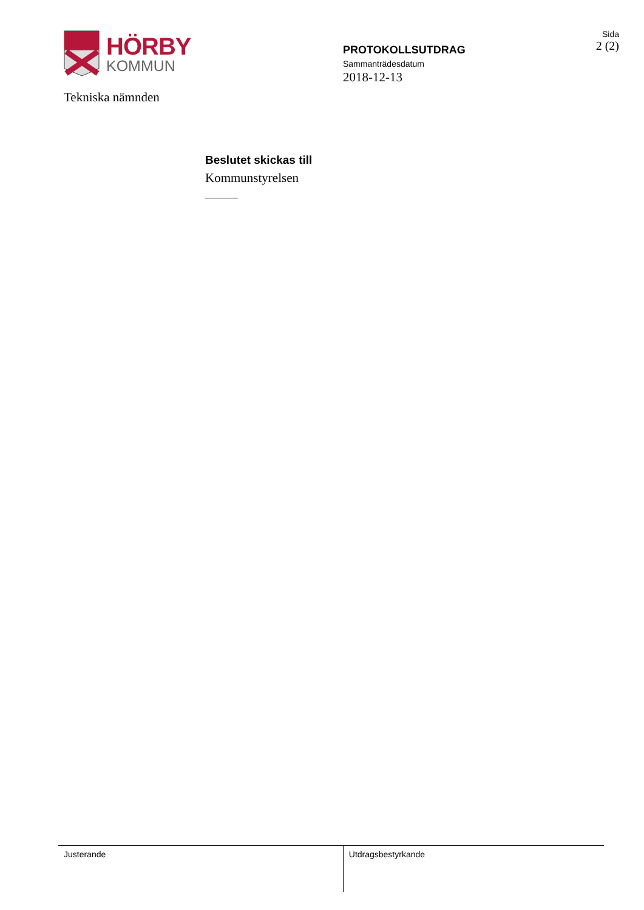HÖRBY
KOMMUN
Tekniska nämnden
PROTOKOLLSUTDRAG
Sammanträdesdatum
2018-12-13
Sida
2 (2)
Beslutet skickas till
Kommunstyrelsen
Justerande Utdragsbestyrkande